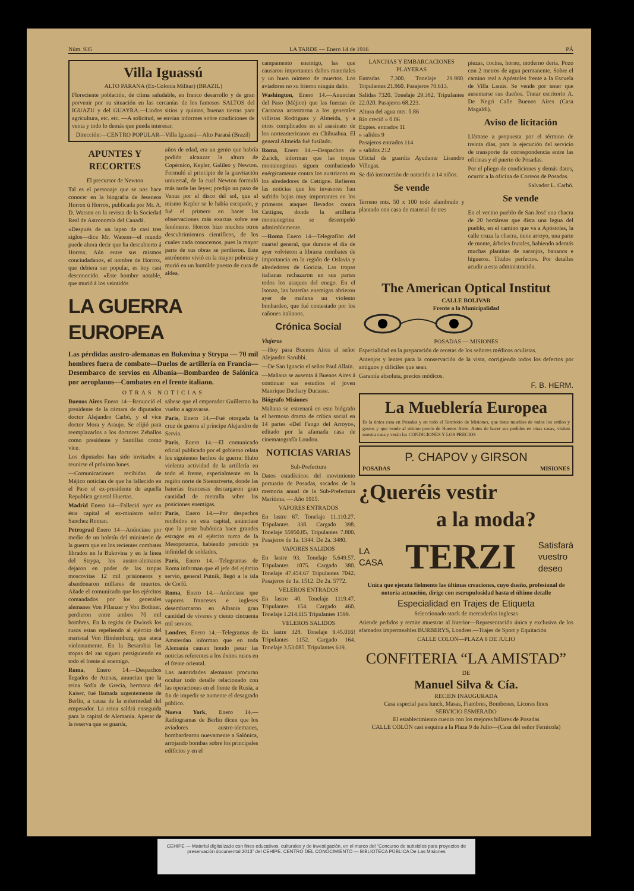Núm. 935 LA TARDE — Enero 14 de 1916 PÁ
Villa Iguassú
ALTO PARANA (Ex-Colonia Militar) (BRAZIL)
Floreciente población, de clima saludable, en franco desarrollo y de gran porvenir por su situación en las cercanías de los famosos SALTOS del IGUAZU y del GUAYRA.—Lindos sitios y quintas, buenas tierras para agricultura, etc. etc. —A solicitud, se envían informes sobre condiciones de venta y todo lo demás que pueda interesar.
Dirección:—CENTRO POPULAR—Villa Iguassú—Alto Paraná (Brazil)
APUNTES Y RECORTES
El precursor de Newton
Tal es el personaje que se nos hace conocer en la biografía de Jeseneos Horrox ú Horrox, publicada por Mr. A. D. Watson en la revista de la Sociedad Real de Astronomía del Canadá.
«Después de un lapso de casi tres siglos—dice Mr. Watson—el mundo puede ahora decir que ha descubierto á Horrox. Aún entre sus mismos conciudadanos, el nombre de Horrox, que debiera ser popular, es hoy casi desconocido. «Este hombre notable, que murió á los veintidós
años de edad, era un genio que habría podido alcanzar la altura de Copérnico, Kepler, Galileo y Newton. Formuló el principio de la gravitación universal, de la cual Newton formuló más tarde las leyes; predijo un paso de Venus por el disco del sol, que al mismo Kepler se le había escapado, y fué el primero en hacer las observaciones más exactas sobre ese fenómeno. Horrox hizo muchos otros descubrimientos científicos, de los cuales nada conocemos, pues la mayor parte de sus obras se perdieron. Este astrónomo vivió en la mayor pobreza y murió en un humilde puesto de cura de aldea.
LA GUERRA EUROPEA
Las pérdidas austro-alemanas en Bukovina y Strypa — 70 mil hombres fuera de combate—Duelos de artillería en Francia—Desembarco de servios en Albania—Bombardeo de Salónica por aeroplanos—Combates en el frente italiano.
OTRAS NOTICIAS
Buenos Aires Enero 14—Renunció el presidente de la cámara de diputados doctor Alejandro Carbó, y el vice doctor Mora y Araujo. Se elijió para reemplazarlos a los doctores Zeballos como presidente y Santillan como vice.
Los diputados han sido invitados a reunirse el próximo lunes.
—Comunicaciones recibidas de Méjico notician de que ha fallecido en el Paso el ex-presidente de aquella Republica general Huertas.
Madrid Enero 14—Falleció ayer en ésta capital el ex-ministro señor Sanchez Roman.
Petrograd Enero 14—Anúnciase por medio de un boletín del ministerio de la guerra que en los recientes combates librados en la Bukovina y en la línea del Strypa, los austro-alemanes dejaron en poder de las tropas moscovitas 12 mil prisioneros y abandonaron millares de muertos. Añade el comunicado que los ejércitos comandados por los generales alemanes Von Pflanzer y Von Bothner, perdieron entre ambos 70 mil hombres. En la región de Dwinsk los rusos estan repeliendo al ejército del mariscal Von Hindemburg, que ataca violentamente. En la Besarabia las tropas del zar siguen persiguiendo en todo el frente al enemigo.
Roma, Enero 14.—Despachos llegados de Atenas, anuncian que la reina Sofía de Grecia, hermana del Kaiser, fué llamada urgentemente de Berlin, a causa de la enfermedad del emperador. La reina saldrá enseguida para la capital de Alemania. Apesar de la reserva que se guarda,
sábese que el emperador Guillermo ha vuelto a agravarse.
Paris, Enero 14.—Fué otorgada la cruz de guerra al príncipe Alejandro de Servia.
Paris, Enero 14.—El comunicado oficial publicado por el gobierno relata los siguientes hechos de guerra: Hubo violenta actividad de la artillería en todo el frente, especialmente en la región norte de Steenstverte, donde las baterías francesas descargaron gran cantidad de metralla sobre las posiciones enemigas.
Paris, Enero 14.—Por despachos recibidos en esta capital, anúnciase que la peste bubónica hace grandes estragos en el ejército turco de la Mesopotamia, habiendo perecido ya infinidad de soldados.
Paris, Enero 14.—Telegramas de Roma informan que el jefe del ejército servio, general Putnik, llegó a la isla de Corfú.
Roma, Enero 14.—Anúnciase que vapores franceses e ingleses desembarcaron en Albania gran cantidad de víveres y ciento cincuenta mil servios.
Londres, Enero 14.—Telegramas de Amsterdan informan que en toda Alemania causan hondo pesar las noticias referentes a los éxitos rusos en el frente oriental.
Las autoridades alemanas procuran ocultar todo detalle relacionado con las operaciones en el frente de Rusia, a fin de impedir se aumente el desagrado público.
Nueva York, Enero 14.—Radiogramas de Berlin dicen que los aviadores austro-alemanes, bombardearon nuevamente a Salónica, arrojando bombas sobre los principales edificios y en el
campamento enemigo, las que causaron importantes daños materiales y un buen número de muertos. Los aviadores no su frieron ningún daño.
Washington, Enero 14.—Anuncian del Paso (Méjico) que las fuerzas de Carranza arrastraron a los generales villistas Rodriguez y Almeida, y a otros complicados en el asesinato de los norteamericanos en Chihuahua. El general Almeida fué fusilado.
Roma, Enero 14.—Despachos de Zurich, informan que las tropas montenegrinas siguen combatiendo enérgicamente contra los austriacos en los alrededores de Cettigne. Refieren las noticias que los invasores han sufrido bajas muy importantes en los primeros ataques llevados contra Cettigne, donde la artillería montenegrina se desempeñó admirablemente.
—Roma Enero 14—Telegrafían del cuartel general, que durante el día de ayer volvieron a librarse combates de importancia en la región de Oslavia y alrededores de Gorizia. Las tropas italianas rechazaron en sus partes todos los ataques del enego. En el Isonzo, las baterías enemigas abrieron ayer de mañana un violento bonbardeo, que fué contestado por los cañones italianos.
Crónica Social
Viajeros
—Hoy para Buenos Aires el señor Alejandro Sarubbi.
—De San Ignacio el señor Paul Allain.
—Mañana se ausenta á Buenos Aires á continuar sus estudios el joven Manrique Dachary Ducasse.
Biógrafo Misiones
Mañana se estrenará en este biógrafo el hermoso drama de crítica social en 14 partes «Del Fango del Arroyo», editado por la afamada casa de cinematografía London.
NOTICIAS VARIAS
Sub-Prefectura
Datos estadísticos del movimiento portuario de Posadas, sacados de la memoria anual de la Sub-Prefectura Marítima. — Año 1915.
VAPORES ENTRADOS
En lastre 67. Tonelaje 11.110.27. Tripulantes 338. Cargado 398. Tonelaje 55950.85. Tripulantes 7.800. Pasajeros de 1a. 1344. De 2a. 3480.
VAPORES SALIDOS
En lastre 93. Tonelaje 5.649.57. Tripulantes 1075. Cargado 380. Tonelaje 47.454.67 Tripulantes 7042. Pasajeros de 1a. 1512. De 2a. 5772.
VELEROS ENTRADOS
En lastre 40. Tonelaje 1119.47. Tripulantes 154. Cargado 460. Tonelaje 1.214.115 Tripulantes 1599.
VELEROS SALIDOS
En lastre 328. Tonelaje 9.45.016! Tripulantes 1152. Cargado 164. Tonelaje 3.53.085. Tripulantes 619.
LANCHAS Y EMBARCACIONES PLAYERAS
Entradas 7.300. Tonelaje 29.980. Tripulantes 21.960. Pasajeros 70.613.
Salidas 7320. Tonelaje 29.382. Tripulantes 22.020. Pasajeros 68.223.
Altura del agua mts. 0.86
Río creció » 0.06
Exptes. entrados 11
» salidos 9
Pasajeros entrados 114
» salidos 212
Oficial de guardia Ayudante Lisandro Villegas.
Se dió instrucción de natación a 14 niños.
Se vende
Terreno mts. 50 x 100 todo alambrado y plantado con casa de material de tres
piezas, cocina, horno, moderno deria. Pozo con 2 metros de agua permanente. Sobre el camino real a Apóstoles frente a la Escuela de Villa Lanús. Se vende por tener que ausentarse sus dueños. Tratar escritorio A. De Negri Calle Buenos Aires (Casa Magaldi).
Aviso de licitación
Llámase a propuesta por el término de treinta días, para la ejecución del servicio de transporte de correspondencia entre las oficinas y el puerto de Posadas.
Por el pliego de condiciones y demás datos, ocurrir a la oficina de Correos de Posadas.
Salvador L. Carbó.
Se vende
En el vecino pueblo de San José una chacra de 20 hectáreas que dista una legua del pueblo, en el camino que va a Apóstoles, la calle cruza la chacra, tiene arroyo, una parte de monte, árboles frutales, habiendo además muchas plantitas de naranjos, bananos e higueros. Títulos perfectos. Por detalles acudir a esta administración.
The American Optical Institut
CALLE BOLIVAR
Frente a la Municipalidad
POSADAS — MISIONES
Especialidad en la preparación de recetas de los señores médicos oculistas.
Anteojos y lentes para la conservación de la vista, corrigiendo todos los defectos por antiguos y difíciles que sean.
Garantía absoluta, precios módicos.
F. B. HERM.
La Mueblería Europea
Es la única casa en Posadas y en todo el Territorio de Misiones, que tiene muebles de todos los estilos y gustos y que vende al mismo precio de Buenos Aires. Antes de hacer sus pedidos en otras casas, visiten nuestra casa y verán las CONDICIONES Y LOS PRECIOS
P. CHAPOV y GIRSON
POSADAS MISIONES
¿Queréis vestir
a la moda?
LA
CASA TERZI Satisfará
vuestro
deseo
Unica que ejecuta fielmente las últimas creaciones, cuyo dueño, profesional de notoria actuación, dirige con escrupulosidad hasta el último detalle
Especialidad en Trajes de Etiqueta
Seleccionado stock de mercaderías inglesas
Atiende pedidos y remite muestras al Interior—Representación única y exclusiva de los afamados impermeables BURBERYS, Londres.—Trajes de Sport y Equitación
CALLE COLON—PLAZA 9 DE JULIO
CONFITERIA “LA AMISTAD”
DE
Manuel Silva & Cía.
RECIEN INAUGURADA
Casa especial para lunch, Masas, Fiambres, Bombones, Licores finos
SERVICIO ESMERADO
El establecimiento cuenta con los mejores billares de Posadas
CALLE COLÓN casi esquina a la Plaza 9 de Julio—(Casa del señor Fernicola)
CEHIPE — Material digitalizado con fines educativos, culturales y de investigación, en el marco del “Concurso de subsidios para proyectos de preservación documental 2013” del CEHIPE. CENTRO DEL CONOCIMIENTO — BIBLIOTECA PÚBLICA De Las Misiones